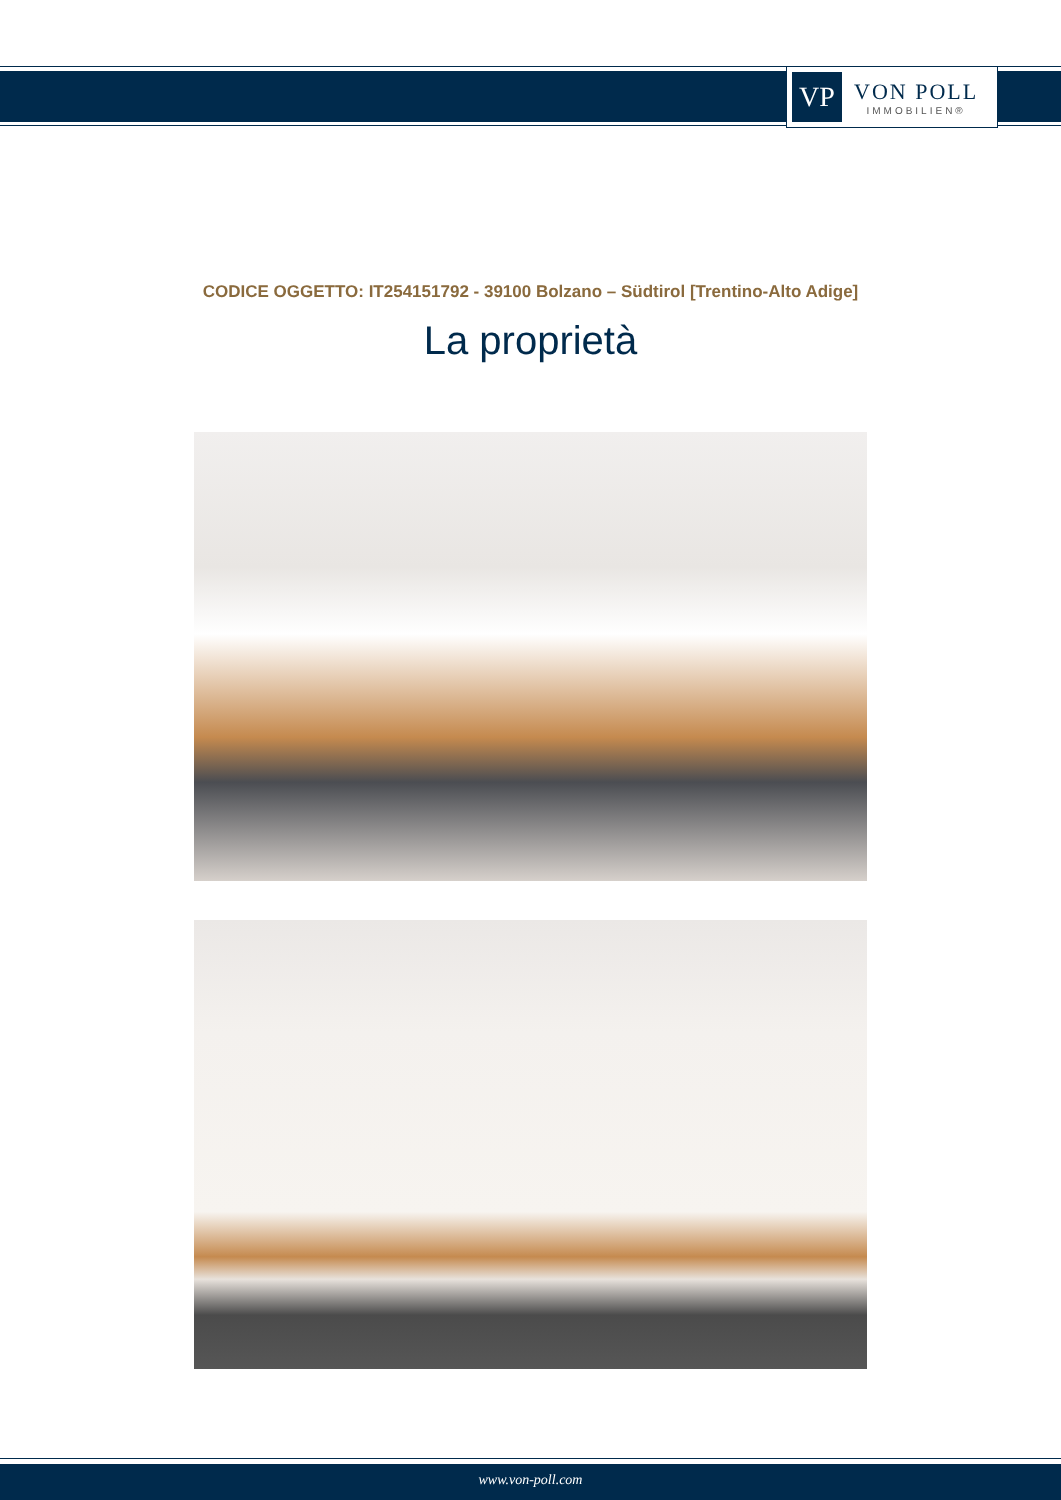VP
VON POLL
IMMOBILIEN®
CODICE OGGETTO: IT254151792 - 39100 Bolzano – Südtirol [Trentino-Alto Adige]
La proprietà
www.von-poll.com